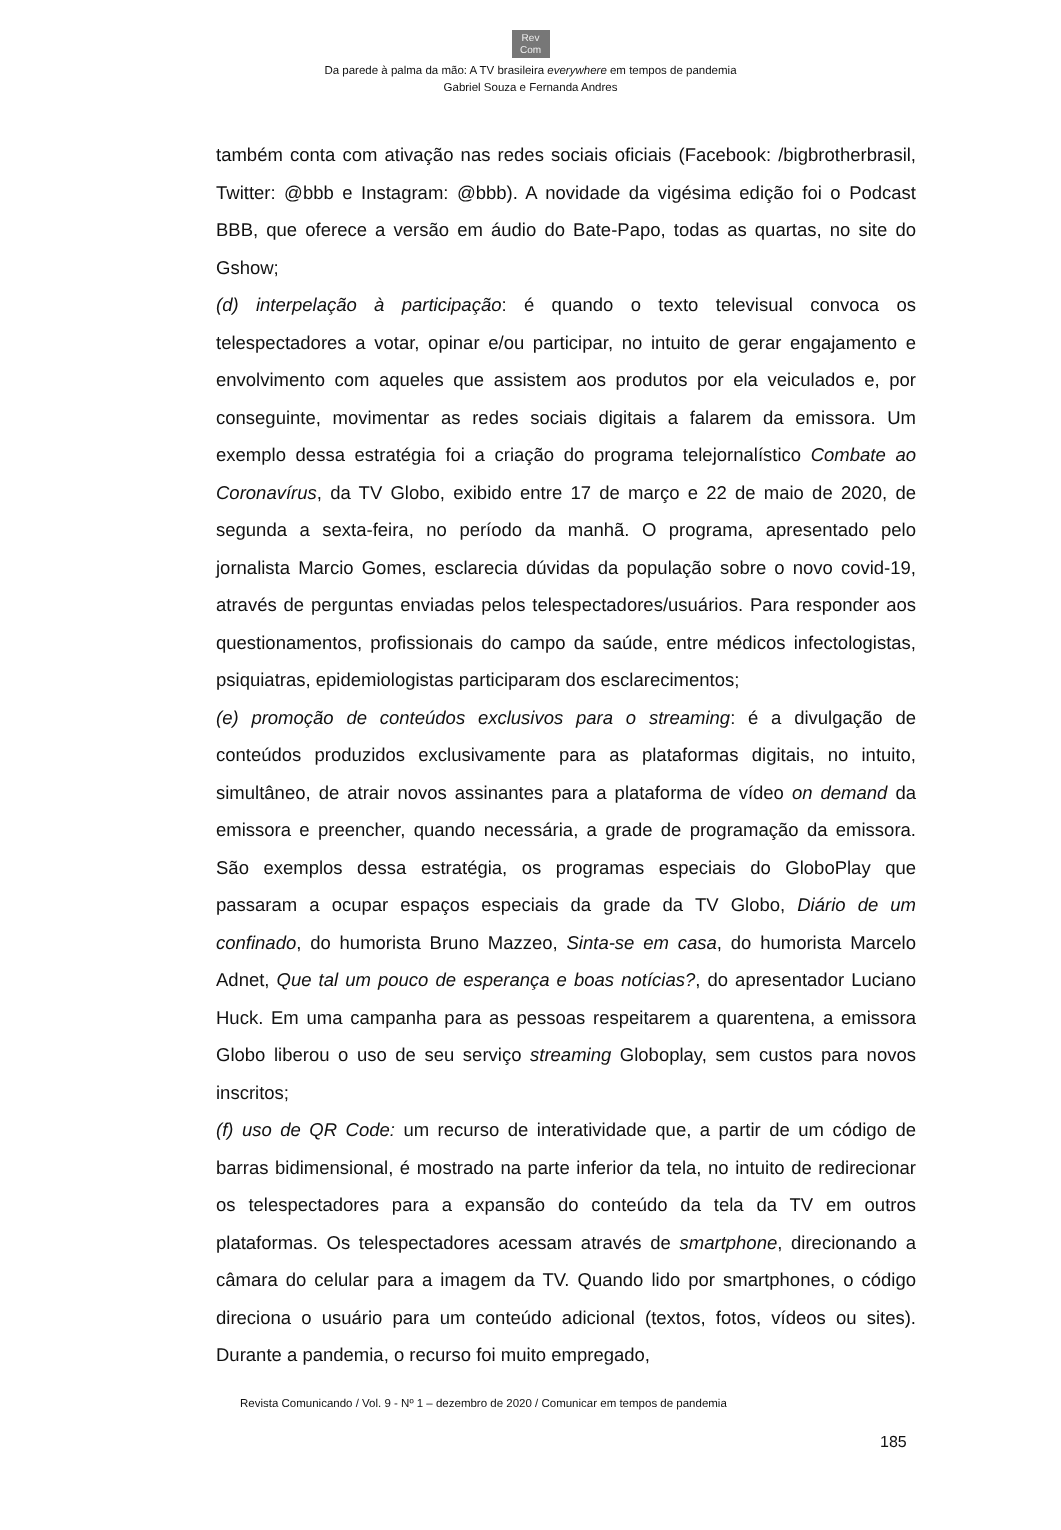Rev
Com
Da parede à palma da mão: A TV brasileira everywhere em tempos de pandemia
Gabriel Souza e Fernanda Andres
também conta com ativação nas redes sociais oficiais (Facebook: /bigbrotherbrasil, Twitter: @bbb e Instagram: @bbb). A novidade da vigésima edição foi o Podcast BBB, que oferece a versão em áudio do Bate-Papo, todas as quartas, no site do Gshow;
(d) interpelação à participação: é quando o texto televisual convoca os telespectadores a votar, opinar e/ou participar, no intuito de gerar engajamento e envolvimento com aqueles que assistem aos produtos por ela veiculados e, por conseguinte, movimentar as redes sociais digitais a falarem da emissora. Um exemplo dessa estratégia foi a criação do programa telejornalístico Combate ao Coronavírus, da TV Globo, exibido entre 17 de março e 22 de maio de 2020, de segunda a sexta-feira, no período da manhã. O programa, apresentado pelo jornalista Marcio Gomes, esclarecia dúvidas da população sobre o novo covid-19, através de perguntas enviadas pelos telespectadores/usuários. Para responder aos questionamentos, profissionais do campo da saúde, entre médicos infectologistas, psiquiatras, epidemiologistas participaram dos esclarecimentos;
(e) promoção de conteúdos exclusivos para o streaming: é a divulgação de conteúdos produzidos exclusivamente para as plataformas digitais, no intuito, simultâneo, de atrair novos assinantes para a plataforma de vídeo on demand da emissora e preencher, quando necessária, a grade de programação da emissora. São exemplos dessa estratégia, os programas especiais do GloboPlay que passaram a ocupar espaços especiais da grade da TV Globo, Diário de um confinado, do humorista Bruno Mazzeo, Sinta-se em casa, do humorista Marcelo Adnet, Que tal um pouco de esperança e boas notícias?, do apresentador Luciano Huck. Em uma campanha para as pessoas respeitarem a quarentena, a emissora Globo liberou o uso de seu serviço streaming Globoplay, sem custos para novos inscritos;
(f) uso de QR Code: um recurso de interatividade que, a partir de um código de barras bidimensional, é mostrado na parte inferior da tela, no intuito de redirecionar os telespectadores para a expansão do conteúdo da tela da TV em outros plataformas. Os telespectadores acessam através de smartphone, direcionando a câmara do celular para a imagem da TV. Quando lido por smartphones, o código direciona o usuário para um conteúdo adicional (textos, fotos, vídeos ou sites). Durante a pandemia, o recurso foi muito empregado,
Revista Comunicando / Vol. 9 - Nº 1 – dezembro de 2020 / Comunicar em tempos de pandemia
185